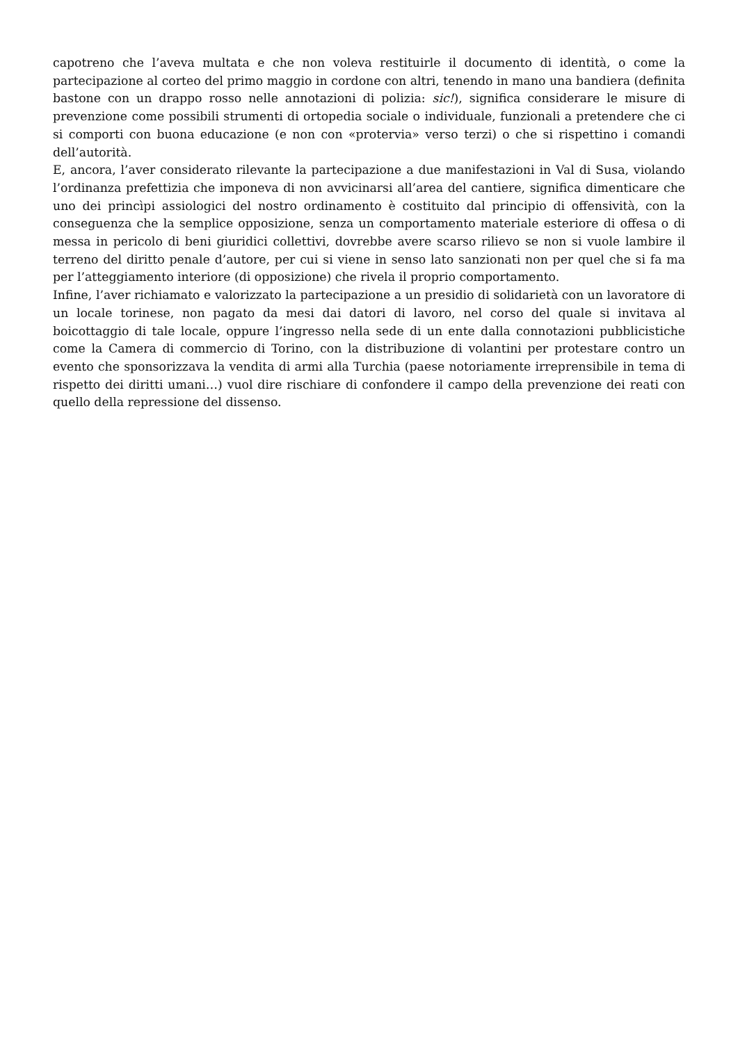capotreno che l’aveva multata e che non voleva restituirle il documento di identità, o come la partecipazione al corteo del primo maggio in cordone con altri, tenendo in mano una bandiera (definita bastone con un drappo rosso nelle annotazioni di polizia: sic!), significa considerare le misure di prevenzione come possibili strumenti di ortopedia sociale o individuale, funzionali a pretendere che ci si comporti con buona educazione (e non con «protervia» verso terzi) o che si rispettino i comandi dell’autorità.
E, ancora, l’aver considerato rilevante la partecipazione a due manifestazioni in Val di Susa, violando l’ordinanza prefettizia che imponeva di non avvicinarsi all’area del cantiere, significa dimenticare che uno dei princìpi assiologici del nostro ordinamento è costituito dal principio di offensività, con la conseguenza che la semplice opposizione, senza un comportamento materiale esteriore di offesa o di messa in pericolo di beni giuridici collettivi, dovrebbe avere scarso rilievo se non si vuole lambire il terreno del diritto penale d’autore, per cui si viene in senso lato sanzionati non per quel che si fa ma per l’atteggiamento interiore (di opposizione) che rivela il proprio comportamento.
Infine, l’aver richiamato e valorizzato la partecipazione a un presidio di solidarietà con un lavoratore di un locale torinese, non pagato da mesi dai datori di lavoro, nel corso del quale si invitava al boicottaggio di tale locale, oppure l’ingresso nella sede di un ente dalla connotazioni pubblicistiche come la Camera di commercio di Torino, con la distribuzione di volantini per protestare contro un evento che sponsorizzava la vendita di armi alla Turchia (paese notoriamente irreprensibile in tema di rispetto dei diritti umani…) vuol dire rischiare di confondere il campo della prevenzione dei reati con quello della repressione del dissenso.